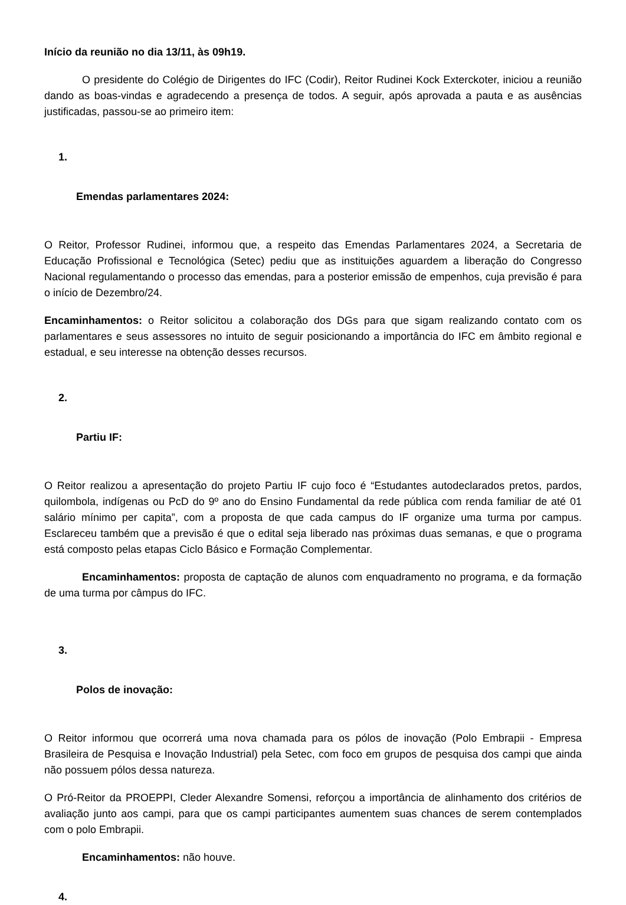Início da reunião no dia 13/11, às 09h19.
O presidente do Colégio de Dirigentes do IFC (Codir), Reitor Rudinei Kock Exterckoter, iniciou a reunião dando as boas-vindas e agradecendo a presença de todos. A seguir, após aprovada a pauta e as ausências justificadas, passou-se ao primeiro item:
1.
Emendas parlamentares 2024:
O Reitor, Professor Rudinei, informou que, a respeito das Emendas Parlamentares 2024, a Secretaria de Educação Profissional e Tecnológica (Setec) pediu que as instituições aguardem a liberação do Congresso Nacional regulamentando o processo das emendas, para a posterior emissão de empenhos, cuja previsão é para o início de Dezembro/24.
Encaminhamentos: o Reitor solicitou a colaboração dos DGs para que sigam realizando contato com os parlamentares e seus assessores no intuito de seguir posicionando a importância do IFC em âmbito regional e estadual, e seu interesse na obtenção desses recursos.
2.
Partiu IF:
O Reitor realizou a apresentação do projeto Partiu IF cujo foco é “Estudantes autodeclarados pretos, pardos, quilombola, indígenas ou PcD do 9º ano do Ensino Fundamental da rede pública com renda familiar de até 01 salário mínimo per capita”, com a proposta de que cada campus do IF organize uma turma por campus. Esclareceu também que a previsão é que o edital seja liberado nas próximas duas semanas, e que o programa está composto pelas etapas Ciclo Básico e Formação Complementar.
Encaminhamentos: proposta de captação de alunos com enquadramento no programa, e da formação de uma turma por câmpus do IFC.
3.
Polos de inovação:
O Reitor informou que ocorrerá uma nova chamada para os pólos de inovação (Polo Embrapii - Empresa Brasileira de Pesquisa e Inovação Industrial) pela Setec, com foco em grupos de pesquisa dos campi que ainda não possuem pólos dessa natureza.
O Pró-Reitor da PROEPPI, Cleder Alexandre Somensi, reforçou a importância de alinhamento dos critérios de avaliação junto aos campi, para que os campi participantes aumentem suas chances de serem contemplados com o polo Embrapii.
Encaminhamentos: não houve.
4.